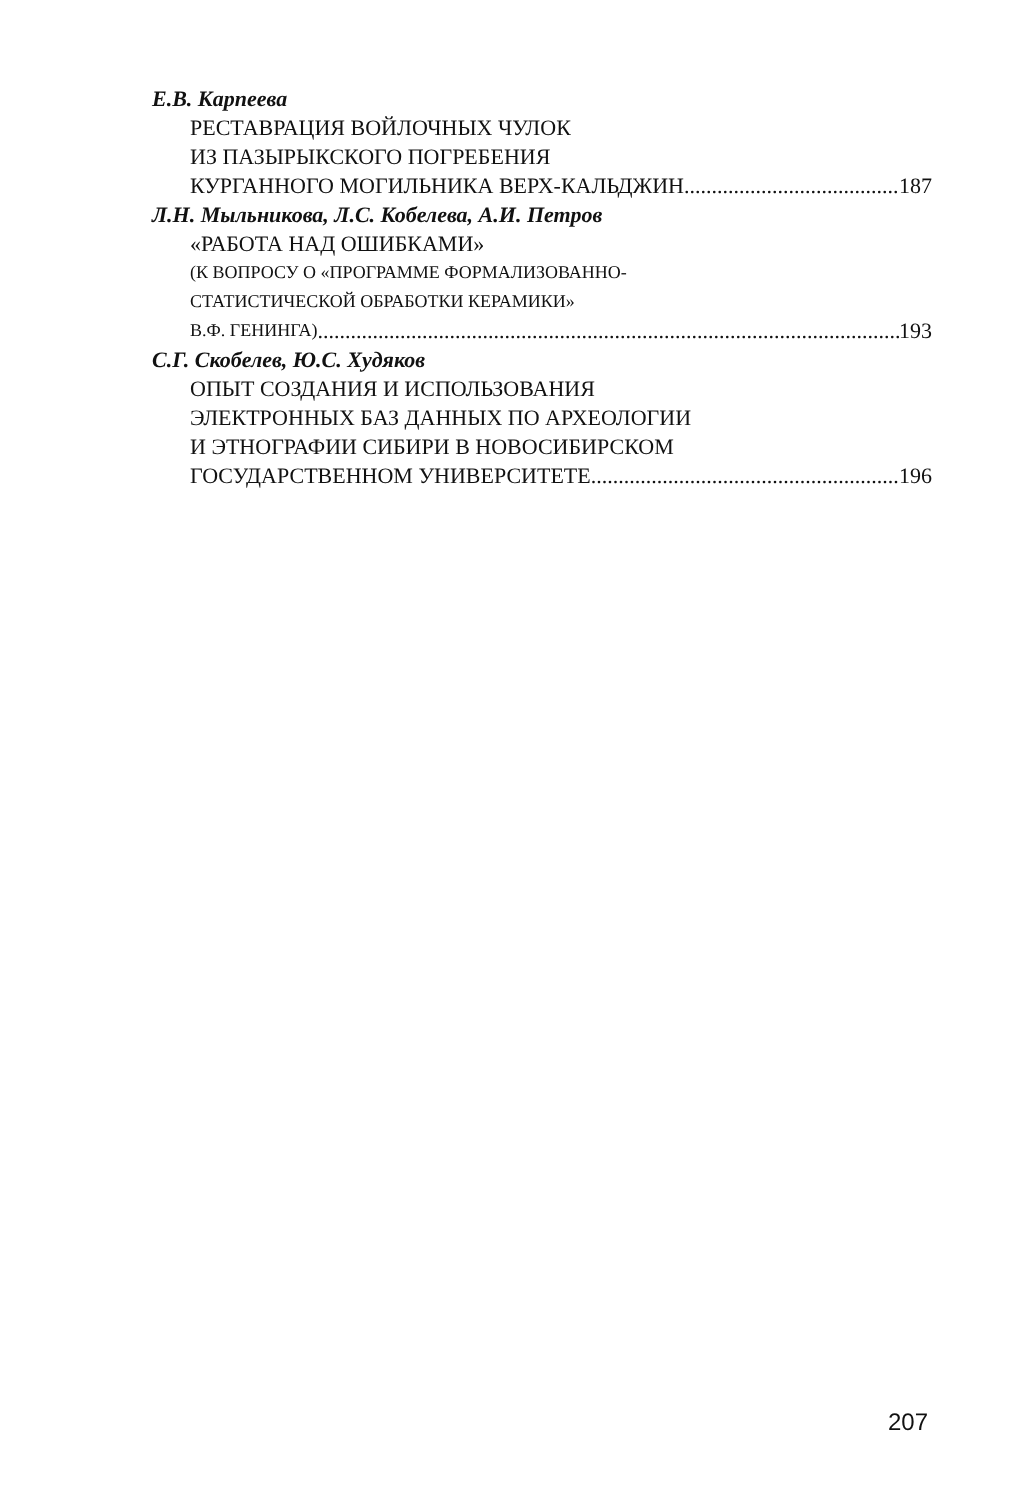Е.В. Карпеева
РЕСТАВРАЦИЯ ВОЙЛОЧНЫХ ЧУЛОК
ИЗ ПАЗЫРЫКСКОГО ПОГРЕБЕНИЯ
КУРГАННОГО МОГИЛЬНИКА ВЕРХ-КАЛЬДЖИН 187
Л.Н. Мыльникова, Л.С. Кобелева, А.И. Петров
«РАБОТА НАД ОШИБКАМИ»
(К ВОПРОСУ О «ПРОГРАММЕ ФОРМАЛИЗОВАННО-
СТАТИСТИЧЕСКОЙ ОБРАБОТКИ КЕРАМИКИ»
В.Ф. ГЕНИНГА) 193
С.Г. Скобелев, Ю.С. Худяков
ОПЫТ СОЗДАНИЯ И ИСПОЛЬЗОВАНИЯ
ЭЛЕКТРОННЫХ БАЗ ДАННЫХ ПО АРХЕОЛОГИИ
И ЭТНОГРАФИИ СИБИРИ В НОВОСИБИРСКОМ
ГОСУДАРСТВЕННОМ УНИВЕРСИТЕТЕ 196
207